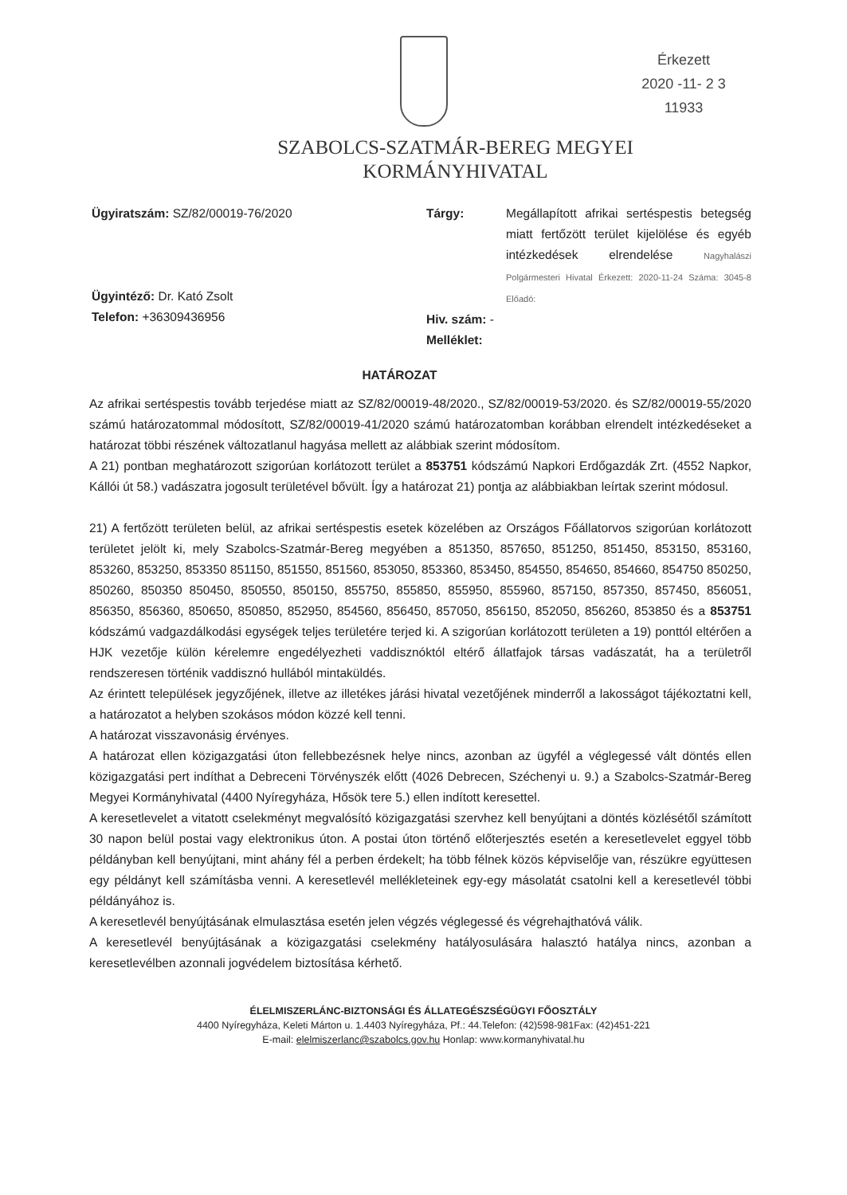Érkezett
2020 -11- 2 3
11933
SZABOLCS-SZATMÁR-BEREG MEGYEI
KORMÁNYHIVATAL
Ügyiratszám: SZ/82/00019-76/2020
Ügyintéző: Dr. Kató Zsolt
Telefon: +36309436956
Tárgy: Megállapított afrikai sertéspestis betegség miatt fertőzött terület kijelölése és egyéb intézkedések elrendelése Nagyhalászi Polgármesteri Hivatal Érkezett: 2020-11-24 Száma: 3045-8 Előadó:
Hiv. szám: -
Melléklet:
HATÁROZAT
Az afrikai sertéspestis tovább terjedése miatt az SZ/82/00019-48/2020., SZ/82/00019-53/2020. és SZ/82/00019-55/2020 számú határozatommal módosított, SZ/82/00019-41/2020 számú határozatomban korábban elrendelt intézkedéseket a határozat többi részének változatlanul hagyása mellett az alábbiak szerint módosítom.
A 21) pontban meghatározott szigorúan korlátozott terület a 853751 kódszámú Napkori Erdőgazdák Zrt. (4552 Napkor, Kállói út 58.) vadászatra jogosult területével bővült. Így a határozat 21) pontja az alábbiakban leírtak szerint módosul.
21) A fertőzött területen belül, az afrikai sertéspestis esetek közelében az Országos Főállatorvos szigorúan korlátozott területet jelölt ki, mely Szabolcs-Szatmár-Bereg megyében a 851350, 857650, 851250, 851450, 853150, 853160, 853260, 853250, 853350 851150, 851550, 851560, 853050, 853360, 853450, 854550, 854650, 854660, 854750 850250, 850260, 850350 850450, 850550, 850150, 855750, 855850, 855950, 855960, 857150, 857350, 857450, 856051, 856350, 856360, 850650, 850850, 852950, 854560, 856450, 857050, 856150, 852050, 856260, 853850 és a 853751 kódszámú vadgazdálkodási egységek teljes területére terjed ki. A szigorúan korlátozott területen a 19) ponttól eltérően a HJK vezetője külön kérelemre engedélyezheti vaddisznóktól eltérő állatfajok társas vadászatát, ha a területről rendszeresen történik vaddisznó hullából mintaküldés.
Az érintett települések jegyzőjének, illetve az illetékes járási hivatal vezetőjének minderről a lakosságot tájékoztatni kell, a határozatot a helyben szokásos módon közzé kell tenni.
A határozat visszavonásig érvényes.
A határozat ellen közigazgatási úton fellebbezésnek helye nincs, azonban az ügyfél a véglegessé vált döntés ellen közigazgatási pert indíthat a Debreceni Törvényszék előtt (4026 Debrecen, Széchenyi u. 9.) a Szabolcs-Szatmár-Bereg Megyei Kormányhivatal (4400 Nyíregyháza, Hősök tere 5.) ellen indított keresettel.
A keresetlevelet a vitatott cselekményt megvalósító közigazgatási szervhez kell benyújtani a döntés közlésétől számított 30 napon belül postai vagy elektronikus úton. A postai úton történő előterjesztés esetén a keresetlevelet eggyel több példányban kell benyújtani, mint ahány fél a perben érdekelt; ha több félnek közös képviselője van, részükre együttesen egy példányt kell számításba venni. A keresetlevél mellékleteinek egy-egy másolatát csatolni kell a keresetlevél többi példányához is.
A keresetlevél benyújtásának elmulasztása esetén jelen végzés véglegessé és végrehajthatóvá válik.
A keresetlevél benyújtásának a közigazgatási cselekmény hatályosulására halasztó hatálya nincs, azonban a keresetlevélben azonnali jogvédelem biztosítása kérhető.
ÉLELMISZERLÁNC-BIZTONSÁGI ÉS ÁLLATEGÉSZSÉGÜGYI FŐOSZTÁLY
4400 Nyíregyháza, Keleti Márton u. 1.4403 Nyíregyháza, Pf.: 44.Telefon: (42)598-981Fax: (42)451-221
E-mail: elelmiszerlanc@szabolcs.gov.hu Honlap: www.kormanyhivatal.hu